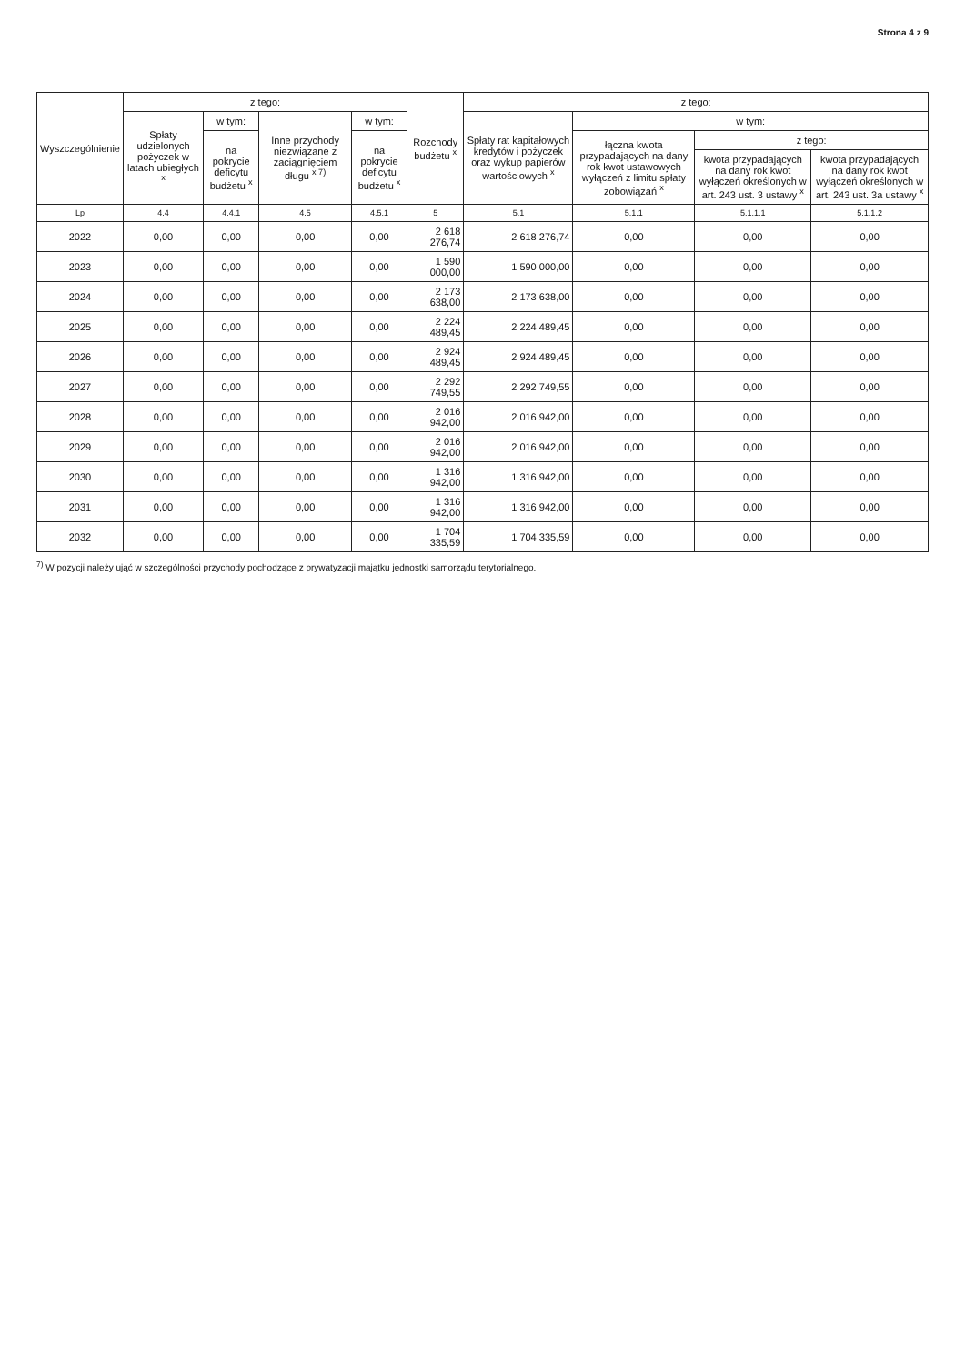Strona 4 z 9
| Wyszczególnienie | z tego: | | | | Rozchody budżetu <sup>x</sup> | z tego: | | | |
| --- | --- | --- | --- | --- | --- | --- | --- | --- | --- |
| | Spłaty udzielonych pożyczek w latach ubiegłych <sup>x</sup> | w tym: | Inne przychody niezwiązane z zaciągnięciem długu <sup>x 7)</sup> | w tym: | | Spłaty rat kapitałowych kredytów i pożyczek oraz wykup papierów wartościowych <sup>x</sup> | w tym: | | |
| | | na pokrycie deficytu budżetu <sup>x</sup> | | na pokrycie deficytu budżetu <sup>x</sup> | | | łączna kwota przypadających na dany rok kwot ustawowych wyłączeń z limitu spłaty zobowiązań <sup>x</sup> | z tego: | |
| | | | | | | | | kwota przypadających na dany rok kwot wyłączeń określonych w art. 243 ust. 3 ustawy <sup>x</sup> | kwota przypadających na dany rok kwot wyłączeń określonych w art. 243 ust. 3a ustawy <sup>x</sup> |
| Lp | 4.4 | 4.4.1 | 4.5 | 4.5.1 | 5 | 5.1 | 5.1.1 | 5.1.1.1 | 5.1.1.2 |
| 2022 | 0,00 | 0,00 | 0,00 | 0,00 | 2 618 276,74 | 2 618 276,74 | 0,00 | 0,00 | 0,00 |
| 2023 | 0,00 | 0,00 | 0,00 | 0,00 | 1 590 000,00 | 1 590 000,00 | 0,00 | 0,00 | 0,00 |
| 2024 | 0,00 | 0,00 | 0,00 | 0,00 | 2 173 638,00 | 2 173 638,00 | 0,00 | 0,00 | 0,00 |
| 2025 | 0,00 | 0,00 | 0,00 | 0,00 | 2 224 489,45 | 2 224 489,45 | 0,00 | 0,00 | 0,00 |
| 2026 | 0,00 | 0,00 | 0,00 | 0,00 | 2 924 489,45 | 2 924 489,45 | 0,00 | 0,00 | 0,00 |
| 2027 | 0,00 | 0,00 | 0,00 | 0,00 | 2 292 749,55 | 2 292 749,55 | 0,00 | 0,00 | 0,00 |
| 2028 | 0,00 | 0,00 | 0,00 | 0,00 | 2 016 942,00 | 2 016 942,00 | 0,00 | 0,00 | 0,00 |
| 2029 | 0,00 | 0,00 | 0,00 | 0,00 | 2 016 942,00 | 2 016 942,00 | 0,00 | 0,00 | 0,00 |
| 2030 | 0,00 | 0,00 | 0,00 | 0,00 | 1 316 942,00 | 1 316 942,00 | 0,00 | 0,00 | 0,00 |
| 2031 | 0,00 | 0,00 | 0,00 | 0,00 | 1 316 942,00 | 1 316 942,00 | 0,00 | 0,00 | 0,00 |
| 2032 | 0,00 | 0,00 | 0,00 | 0,00 | 1 704 335,59 | 1 704 335,59 | 0,00 | 0,00 | 0,00 |
<sup>7)</sup> W pozycji należy ująć w szczególności przychody pochodzące z prywatyzacji majątku jednostki samorządu terytorialnego.